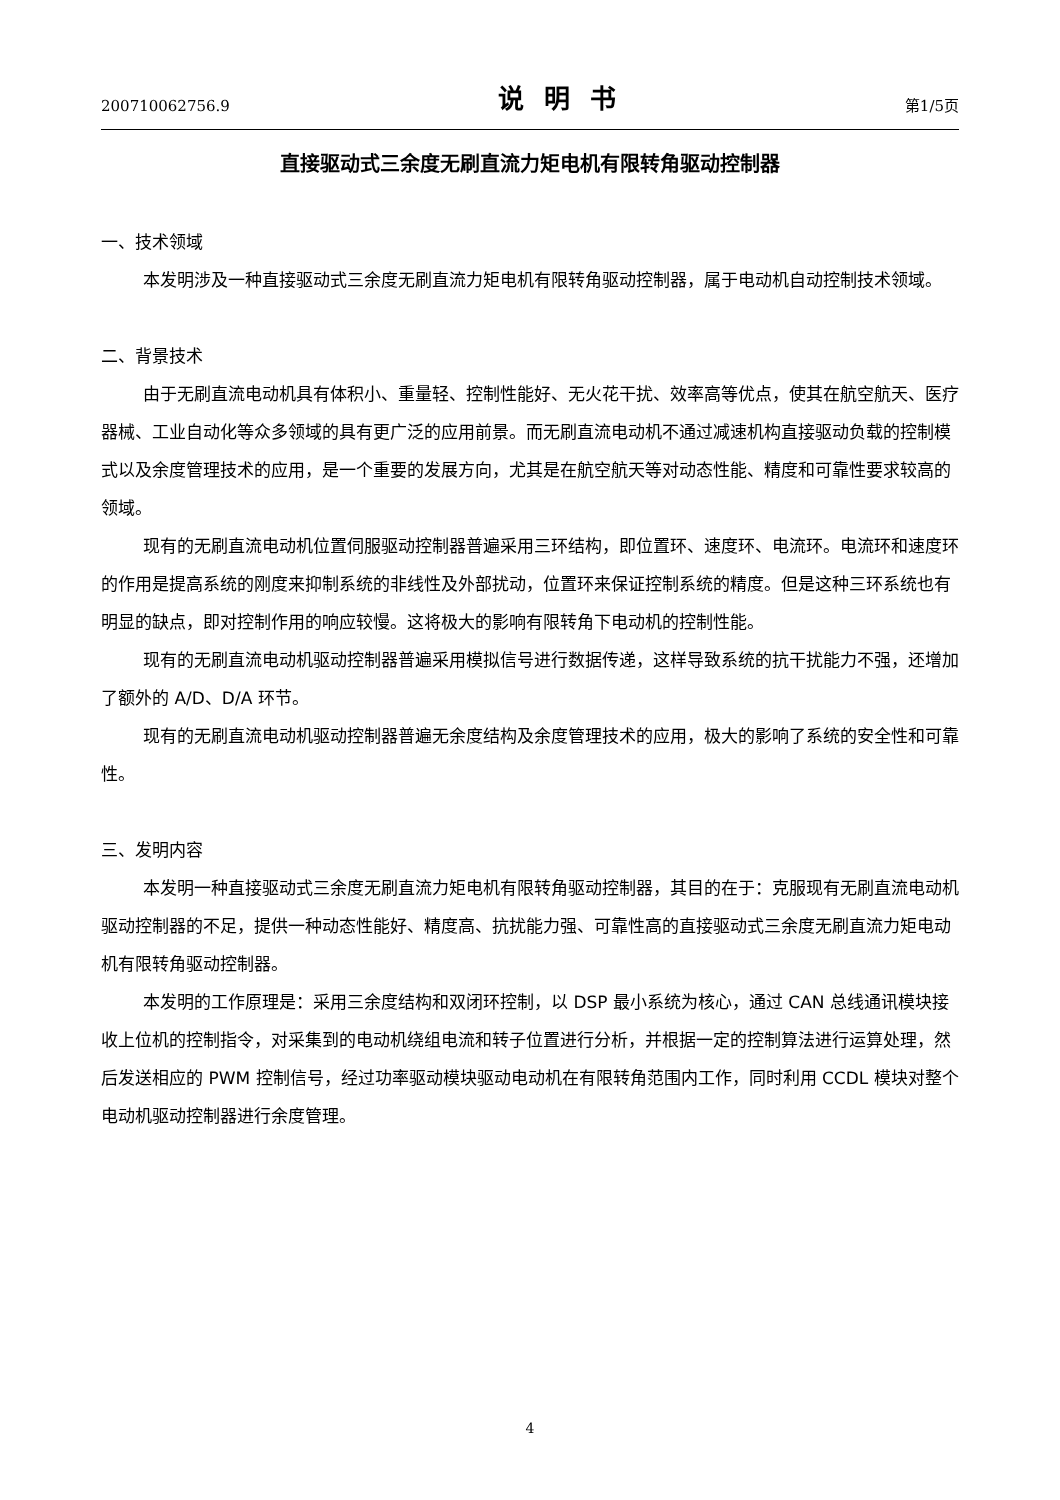200710062756.9 说明书 第1/5页
直接驱动式三余度无刷直流力矩电机有限转角驱动控制器
一、技术领域
本发明涉及一种直接驱动式三余度无刷直流力矩电机有限转角驱动控制器，属于电动机自动控制技术领域。
二、背景技术
由于无刷直流电动机具有体积小、重量轻、控制性能好、无火花干扰、效率高等优点，使其在航空航天、医疗器械、工业自动化等众多领域的具有更广泛的应用前景。而无刷直流电动机不通过减速机构直接驱动负载的控制模式以及余度管理技术的应用，是一个重要的发展方向，尤其是在航空航天等对动态性能、精度和可靠性要求较高的领域。
现有的无刷直流电动机位置伺服驱动控制器普遍采用三环结构，即位置环、速度环、电流环。电流环和速度环的作用是提高系统的刚度来抑制系统的非线性及外部扰动，位置环来保证控制系统的精度。但是这种三环系统也有明显的缺点，即对控制作用的响应较慢。这将极大的影响有限转角下电动机的控制性能。
现有的无刷直流电动机驱动控制器普遍采用模拟信号进行数据传递，这样导致系统的抗干扰能力不强，还增加了额外的 A/D、D/A 环节。
现有的无刷直流电动机驱动控制器普遍无余度结构及余度管理技术的应用，极大的影响了系统的安全性和可靠性。
三、发明内容
本发明一种直接驱动式三余度无刷直流力矩电机有限转角驱动控制器，其目的在于：克服现有无刷直流电动机驱动控制器的不足，提供一种动态性能好、精度高、抗扰能力强、可靠性高的直接驱动式三余度无刷直流力矩电动机有限转角驱动控制器。
本发明的工作原理是：采用三余度结构和双闭环控制，以 DSP 最小系统为核心，通过 CAN 总线通讯模块接收上位机的控制指令，对采集到的电动机绕组电流和转子位置进行分析，并根据一定的控制算法进行运算处理，然后发送相应的 PWM 控制信号，经过功率驱动模块驱动电动机在有限转角范围内工作，同时利用 CCDL 模块对整个电动机驱动控制器进行余度管理。
4